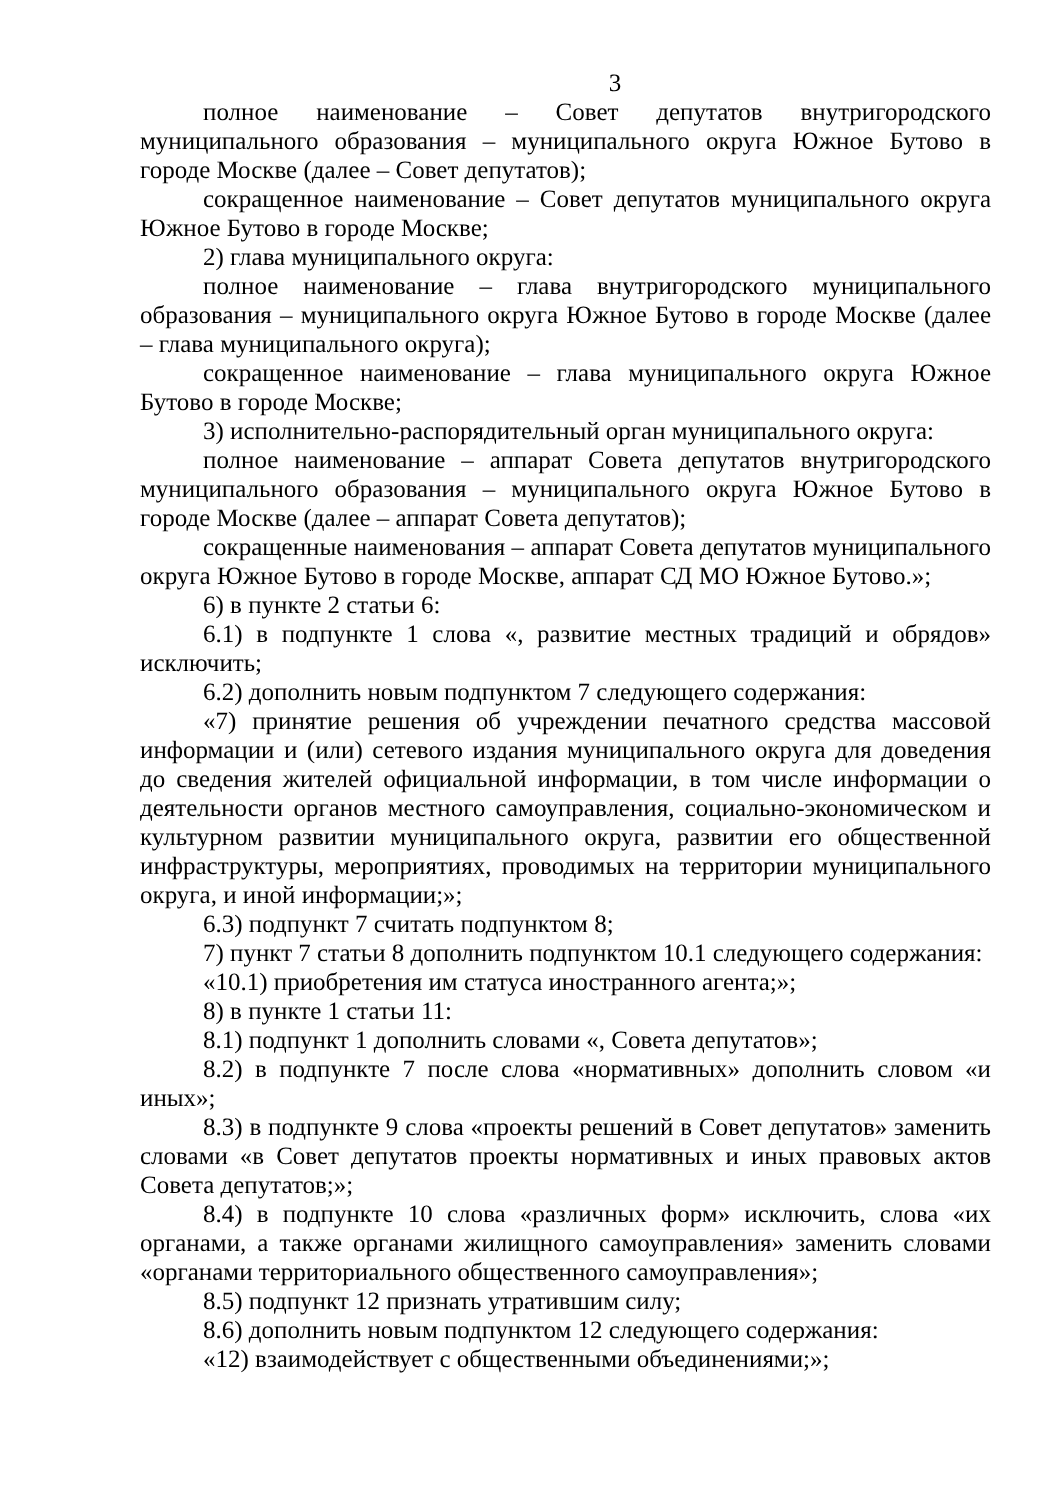3
полное наименование – Совет депутатов внутригородского муниципального образования – муниципального округа Южное Бутово в городе Москве (далее – Совет депутатов);
сокращенное наименование – Совет депутатов муниципального округа Южное Бутово в городе Москве;
2) глава муниципального округа:
полное наименование – глава внутригородского муниципального образования – муниципального округа Южное Бутово в городе Москве (далее – глава муниципального округа);
сокращенное наименование – глава муниципального округа Южное Бутово в городе Москве;
3) исполнительно-распорядительный орган муниципального округа:
полное наименование – аппарат Совета депутатов внутригородского муниципального образования – муниципального округа Южное Бутово в городе Москве (далее – аппарат Совета депутатов);
сокращенные наименования – аппарат Совета депутатов муниципального округа Южное Бутово в городе Москве, аппарат СД МО Южное Бутово.»;
6) в пункте 2 статьи 6:
6.1) в подпункте 1 слова «, развитие местных традиций и обрядов» исключить;
6.2) дополнить новым подпунктом 7 следующего содержания:
«7) принятие решения об учреждении печатного средства массовой информации и (или) сетевого издания муниципального округа для доведения до сведения жителей официальной информации, в том числе информации о деятельности органов местного самоуправления, социально-экономическом и культурном развитии муниципального округа, развитии его общественной инфраструктуры, мероприятиях, проводимых на территории муниципального округа, и иной информации;»;
6.3) подпункт 7 считать подпунктом 8;
7) пункт 7 статьи 8 дополнить подпунктом 10.1 следующего содержания:
«10.1) приобретения им статуса иностранного агента;»;
8) в пункте 1 статьи 11:
8.1) подпункт 1 дополнить словами «, Совета депутатов»;
8.2) в подпункте 7 после слова «нормативных» дополнить словом «и иных»;
8.3) в подпункте 9 слова «проекты решений в Совет депутатов» заменить словами «в Совет депутатов проекты нормативных и иных правовых актов Совета депутатов;»;
8.4) в подпункте 10 слова «различных форм» исключить, слова «их органами, а также органами жилищного самоуправления» заменить словами «органами территориального общественного самоуправления»;
8.5) подпункт 12 признать утратившим силу;
8.6) дополнить новым подпунктом 12 следующего содержания:
«12) взаимодействует с общественными объединениями;»;